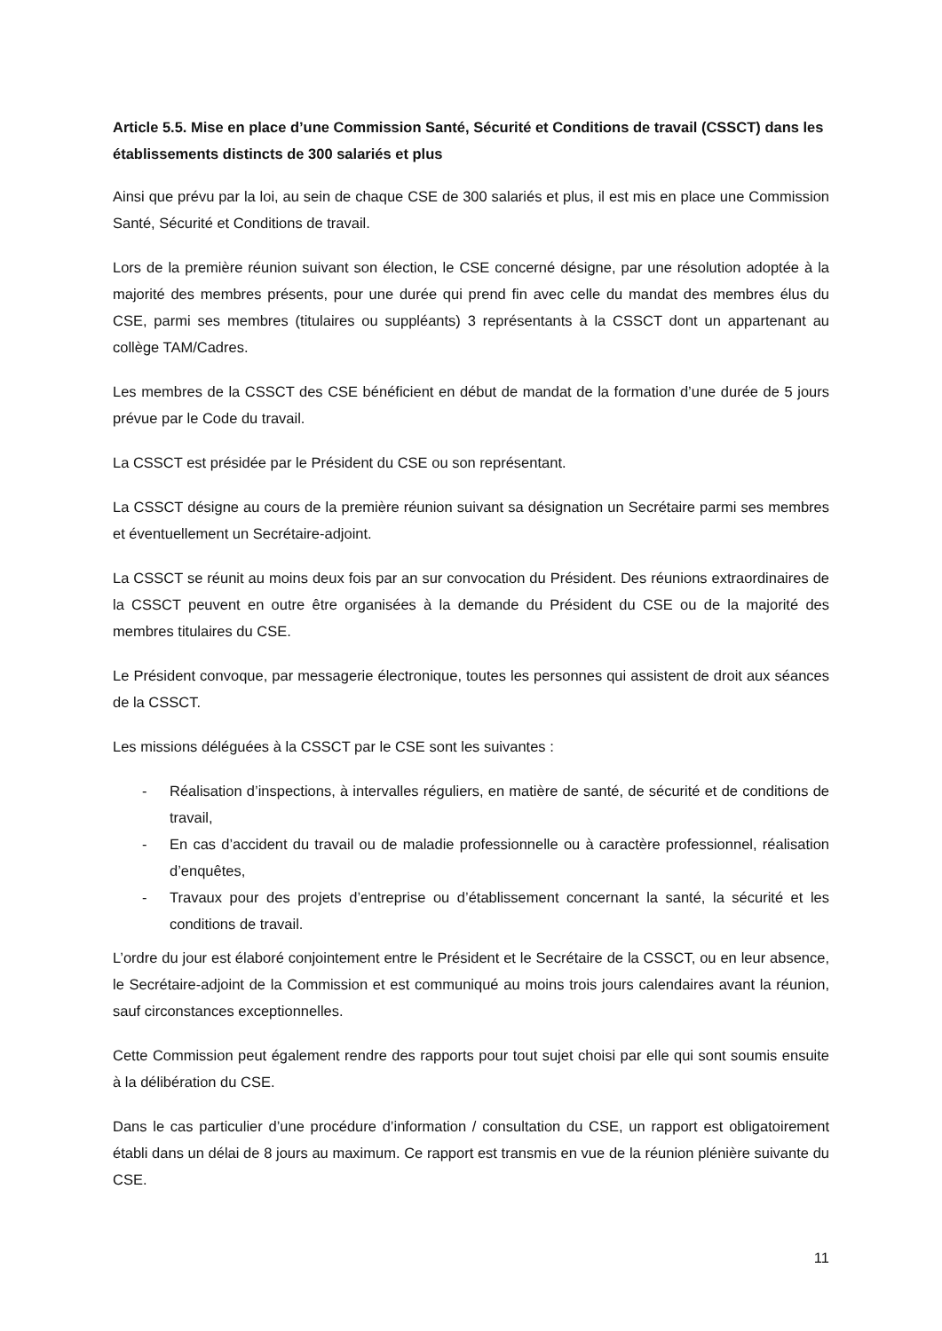Article 5.5. Mise en place d’une Commission Santé, Sécurité et Conditions de travail (CSSCT) dans les établissements distincts de 300 salariés et plus
Ainsi que prévu par la loi, au sein de chaque CSE de 300 salariés et plus, il est mis en place une Commission Santé, Sécurité et Conditions de travail.
Lors de la première réunion suivant son élection, le CSE concerné désigne, par une résolution adoptée à la majorité des membres présents, pour une durée qui prend fin avec celle du mandat des membres élus du CSE, parmi ses membres (titulaires ou suppléants) 3 représentants à la CSSCT dont un appartenant au collège TAM/Cadres.
Les membres de la CSSCT des CSE bénéficient en début de mandat de la formation d’une durée de 5 jours prévue par le Code du travail.
La CSSCT est présidée par le Président du CSE ou son représentant.
La CSSCT désigne au cours de la première réunion suivant sa désignation un Secrétaire parmi ses membres et éventuellement un Secrétaire-adjoint.
La CSSCT se réunit au moins deux fois par an sur convocation du Président. Des réunions extraordinaires de la CSSCT peuvent en outre être organisées à la demande du Président du CSE ou de la majorité des membres titulaires du CSE.
Le Président convoque, par messagerie électronique, toutes les personnes qui assistent de droit aux séances de la CSSCT.
Les missions déléguées à la CSSCT par le CSE sont les suivantes :
- Réalisation d’inspections, à intervalles réguliers, en matière de santé, de sécurité et de conditions de travail,
- En cas d’accident du travail ou de maladie professionnelle ou à caractère professionnel, réalisation d’enquêtes,
- Travaux pour des projets d’entreprise ou d’établissement concernant la santé, la sécurité et les conditions de travail.
L’ordre du jour est élaboré conjointement entre le Président et le Secrétaire de la CSSCT, ou en leur absence, le Secrétaire-adjoint de la Commission et est communiqué au moins trois jours calendaires avant la réunion, sauf circonstances exceptionnelles.
Cette Commission peut également rendre des rapports pour tout sujet choisi par elle qui sont soumis ensuite à la délibération du CSE.
Dans le cas particulier d’une procédure d’information / consultation du CSE, un rapport est obligatoirement établi dans un délai de 8 jours au maximum. Ce rapport est transmis en vue de la réunion plénière suivante du CSE.
11